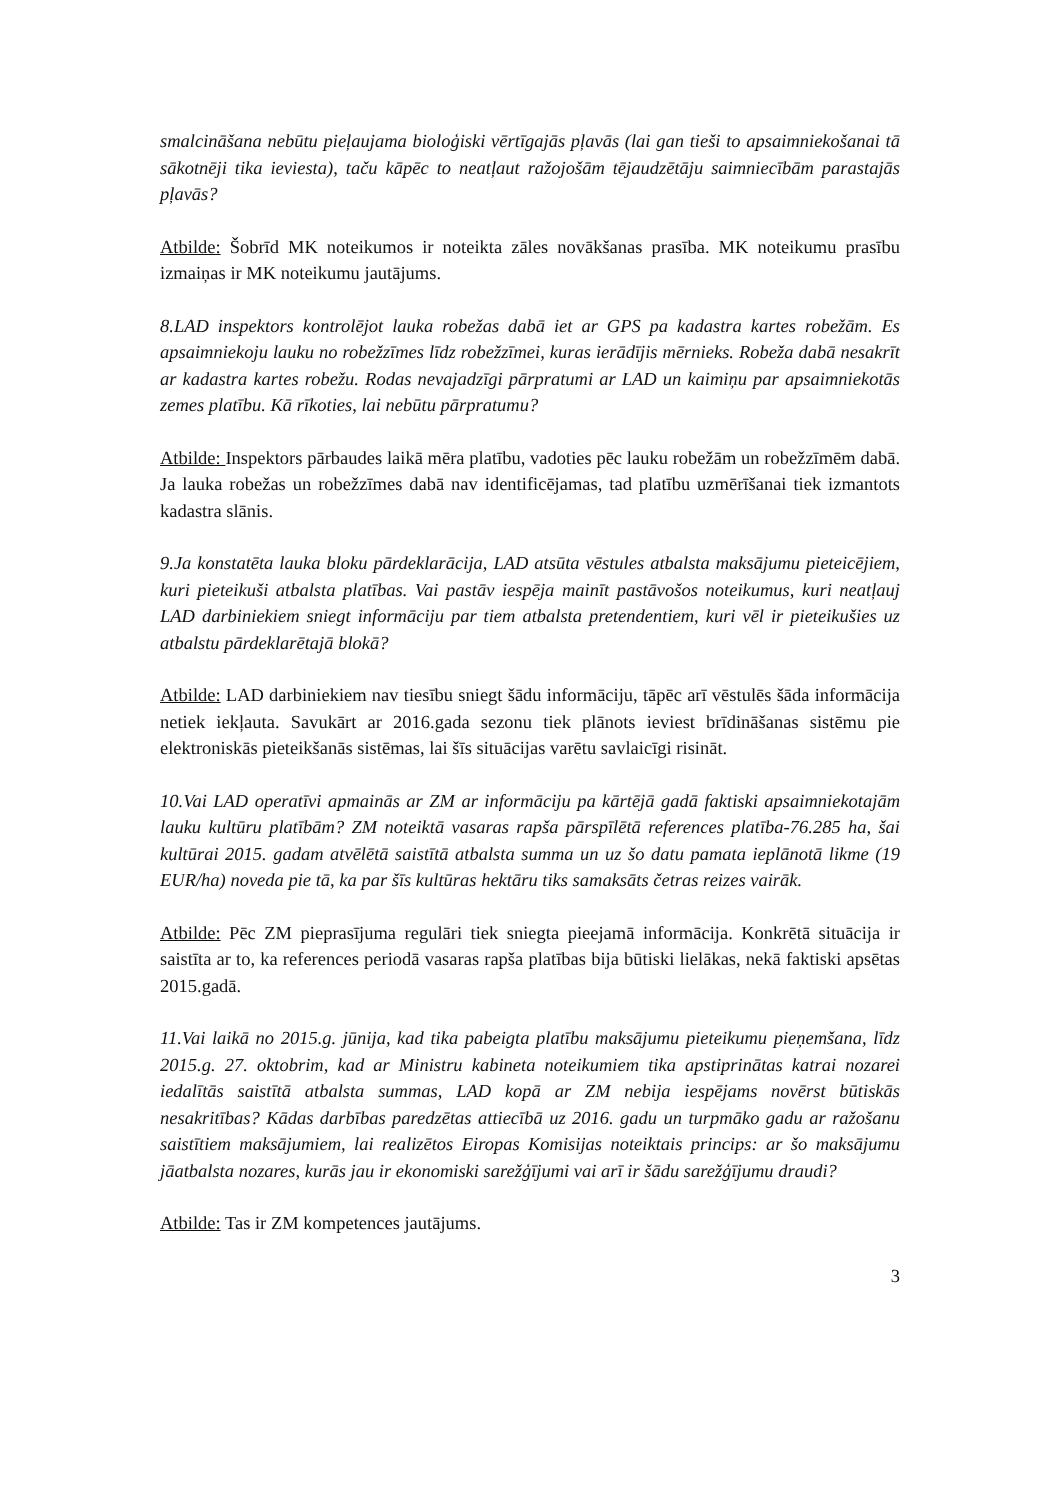smalcināšana nebūtu pieļaujama bioloģiski vērtīgajās pļavās (lai gan tieši to apsaimniekošanai tā sākotnēji tika ieviesta), taču kāpēc to neatļaut ražojošām tējaudzētāju saimniecībām parastajās pļavās?
Atbilde: Šobrīd MK noteikumos ir noteikta zāles novākšanas prasība. MK noteikumu prasību izmaiņas ir MK noteikumu jautājums.
8.LAD inspektors kontrolējot lauka robežas dabā iet ar GPS pa kadastra kartes robežām. Es apsaimniekoju lauku no robežzīmes līdz robežzīmei, kuras ierādījis mērnieks. Robeža dabā nesakrīt ar kadastra kartes robežu. Rodas nevajadzīgi pārpratumi ar LAD un kaimiņu par apsaimniekotās zemes platību. Kā rīkoties, lai nebūtu pārpratumu?
Atbilde: Inspektors pārbaudes laikā mēra platību, vadoties pēc lauku robežām un robežzīmēm dabā. Ja lauka robežas un robežzīmes dabā nav identificējamas, tad platību uzmērīšanai tiek izmantots kadastra slānis.
9.Ja konstatēta lauka bloku pārdeklarācija, LAD atsūta vēstules atbalsta maksājumu pieteicējiem, kuri pieteikuši atbalsta platības. Vai pastāv iespēja mainīt pastāvošos noteikumus, kuri neatļauj LAD darbiniekiem sniegt informāciju par tiem atbalsta pretendentiem, kuri vēl ir pieteikušies uz atbalstu pārdeklarētajā blokā?
Atbilde: LAD darbiniekiem nav tiesību sniegt šādu informāciju, tāpēc arī vēstulēs šāda informācija netiek iekļauta. Savukārt ar 2016.gada sezonu tiek plānots ieviest brīdināšanas sistēmu pie elektroniskās pieteikšanās sistēmas, lai šīs situācijas varētu savlaicīgi risināt.
10.Vai LAD operatīvi apmainās ar ZM ar informāciju pa kārtējā gadā faktiski apsaimniekotajām lauku kultūru platībām? ZM noteiktā vasaras rapša pārspīlētā references platība-76.285 ha, šai kultūrai 2015. gadam atvēlētā saistītā atbalsta summa un uz šo datu pamata ieplānotā likme (19 EUR/ha) noveda pie tā, ka par šīs kultūras hektāru tiks samaksāts četras reizes vairāk.
Atbilde: Pēc ZM pieprasījuma regulāri tiek sniegta pieejamā informācija. Konkrētā situācija ir saistīta ar to, ka references periodā vasaras rapša platības bija būtiski lielākas, nekā faktiski apsētas 2015.gadā.
11.Vai laikā no 2015.g. jūnija, kad tika pabeigta platību maksājumu pieteikumu pieņemšana, līdz 2015.g. 27. oktobrim, kad ar Ministru kabineta noteikumiem tika apstiprinātas katrai nozarei iedalītās saistītā atbalsta summas, LAD kopā ar ZM nebija iespējams novērst būtiskās nesakritības? Kādas darbības paredzētas attiecībā uz 2016. gadu un turpmāko gadu ar ražošanu saistītiem maksājumiem, lai realizētos Eiropas Komisijas noteiktais princips: ar šo maksājumu jāatbalsta nozares, kurās jau ir ekonomiski sarežģījumi vai arī ir šādu sarežģījumu draudi?
Atbilde: Tas ir ZM kompetences jautājums.
3